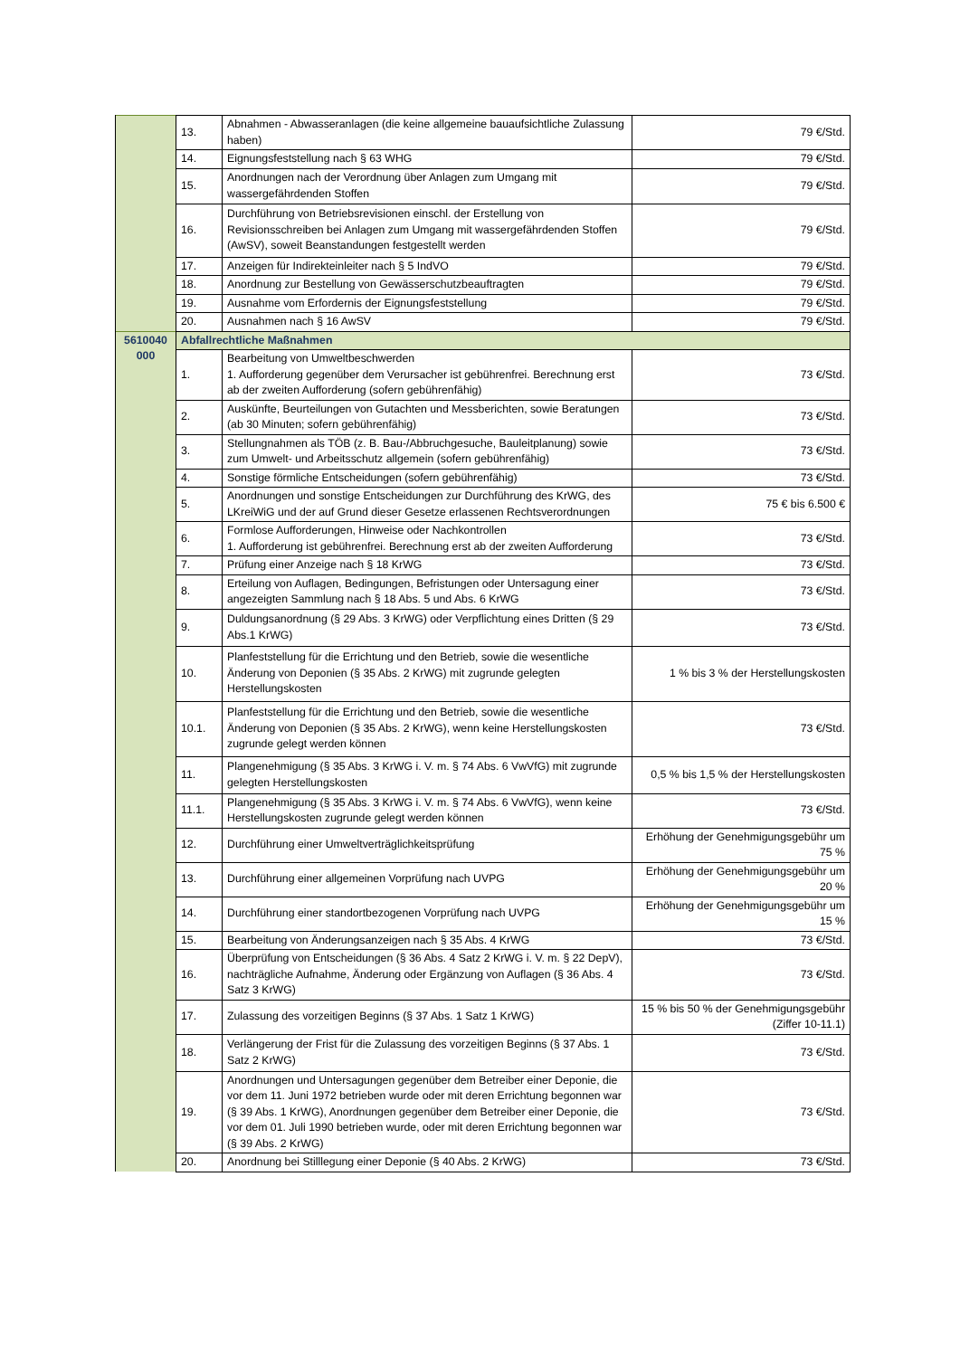| | 13. | Abnahmen - Abwasseranlagen (die keine allgemeine bauaufsichtliche Zulassung haben) | 79 €/Std. |
| | 14. | Eignungsfeststellung nach § 63 WHG | 79 €/Std. |
| | 15. | Anordnungen nach der Verordnung über Anlagen zum Umgang mit wassergefährdenden Stoffen | 79 €/Std. |
| | 16. | Durchführung von Betriebsrevisionen einschl. der Erstellung von Revisionsschreiben bei Anlagen zum Umgang mit wassergefährdenden Stoffen (AwSV), soweit Beanstandungen festgestellt werden | 79 €/Std. |
| | 17. | Anzeigen für Indirekteinleiter nach § 5 IndVO | 79 €/Std. |
| | 18. | Anordnung zur Bestellung von Gewässerschutzbeauftragten | 79 €/Std. |
| | 19. | Ausnahme vom Erfordernis der Eignungsfeststellung | 79 €/Std. |
| | 20. | Ausnahmen nach § 16 AwSV | 79 €/Std. |
| 5610040 000 | Abfallrechtliche Maßnahmen | | |
| | 1. | Bearbeitung von Umweltbeschwerden 1. Aufforderung gegenüber dem Verursacher ist gebührenfrei. Berechnung erst ab der zweiten Aufforderung (sofern gebührenfähig) | 73 €/Std. |
| | 2. | Auskünfte, Beurteilungen von Gutachten und Messberichten, sowie Beratungen (ab 30 Minuten; sofern gebührenfähig) | 73 €/Std. |
| | 3. | Stellungnahmen als TÖB (z. B. Bau-/Abbruchgesuche, Bauleitplanung) sowie zum Umwelt- und Arbeitsschutz allgemein (sofern gebührenfähig) | 73 €/Std. |
| | 4. | Sonstige förmliche Entscheidungen (sofern gebührenfähig) | 73 €/Std. |
| | 5. | Anordnungen und sonstige Entscheidungen zur Durchführung des KrWG, des LKreiWiG und der auf Grund dieser Gesetze erlassenen Rechtsverordnungen | 75 € bis 6.500 € |
| | 6. | Formlose Aufforderungen, Hinweise oder Nachkontrollen 1. Aufforderung ist gebührenfrei. Berechnung erst ab der zweiten Aufforderung | 73 €/Std. |
| | 7. | Prüfung einer Anzeige nach § 18 KrWG | 73 €/Std. |
| | 8. | Erteilung von Auflagen, Bedingungen, Befristungen oder Untersagung einer angezeigten Sammlung nach § 18 Abs. 5 und Abs. 6 KrWG | 73 €/Std. |
| | 9. | Duldungsanordnung (§ 29 Abs. 3 KrWG) oder Verpflichtung eines Dritten (§ 29 Abs.1 KrWG) | 73 €/Std. |
| | 10. | Planfeststellung für die Errichtung und den Betrieb, sowie die wesentliche Änderung von Deponien (§ 35 Abs. 2 KrWG) mit zugrunde gelegten Herstellungskosten | 1 % bis 3 % der Herstellungskosten |
| | 10.1. | Planfeststellung für die Errichtung und den Betrieb, sowie die wesentliche Änderung von Deponien (§ 35 Abs. 2 KrWG), wenn keine Herstellungskosten zugrunde gelegt werden können | 73 €/Std. |
| | 11. | Plangenehmigung (§ 35 Abs. 3 KrWG i. V. m. § 74 Abs. 6 VwVfG) mit zugrunde gelegten Herstellungskosten | 0,5 % bis 1,5 % der Herstellungskosten |
| | 11.1. | Plangenehmigung (§ 35 Abs. 3 KrWG i. V. m. § 74 Abs. 6 VwVfG), wenn keine Herstellungskosten zugrunde gelegt werden können | 73 €/Std. |
| | 12. | Durchführung einer Umweltverträglichkeitsprüfung | Erhöhung der Genehmigungsgebühr um 75 % |
| | 13. | Durchführung einer allgemeinen Vorprüfung nach UVPG | Erhöhung der Genehmigungsgebühr um 20 % |
| | 14. | Durchführung einer standortbezogenen Vorprüfung nach UVPG | Erhöhung der Genehmigungsgebühr um 15 % |
| | 15. | Bearbeitung von Änderungsanzeigen nach § 35 Abs. 4 KrWG | 73 €/Std. |
| | 16. | Überprüfung von Entscheidungen (§ 36 Abs. 4 Satz 2 KrWG i. V. m. § 22 DepV), nachträgliche Aufnahme, Änderung oder Ergänzung von Auflagen (§ 36 Abs. 4 Satz 3 KrWG) | 73 €/Std. |
| | 17. | Zulassung des vorzeitigen Beginns (§ 37 Abs. 1 Satz 1 KrWG) | 15 % bis 50 % der Genehmigungsgebühr (Ziffer 10-11.1) |
| | 18. | Verlängerung der Frist für die Zulassung des vorzeitigen Beginns (§ 37 Abs. 1 Satz 2 KrWG) | 73 €/Std. |
| | 19. | Anordnungen und Untersagungen gegenüber dem Betreiber einer Deponie, die vor dem 11. Juni 1972 betrieben wurde oder mit deren Errichtung begonnen war (§ 39 Abs. 1 KrWG), Anordnungen gegenüber dem Betreiber einer Deponie, die vor dem 01. Juli 1990 betrieben wurde, oder mit deren Errichtung begonnen war (§ 39 Abs. 2 KrWG) | 73 €/Std. |
| | 20. | Anordnung bei Stilllegung einer Deponie (§ 40 Abs. 2 KrWG) | 73 €/Std. |